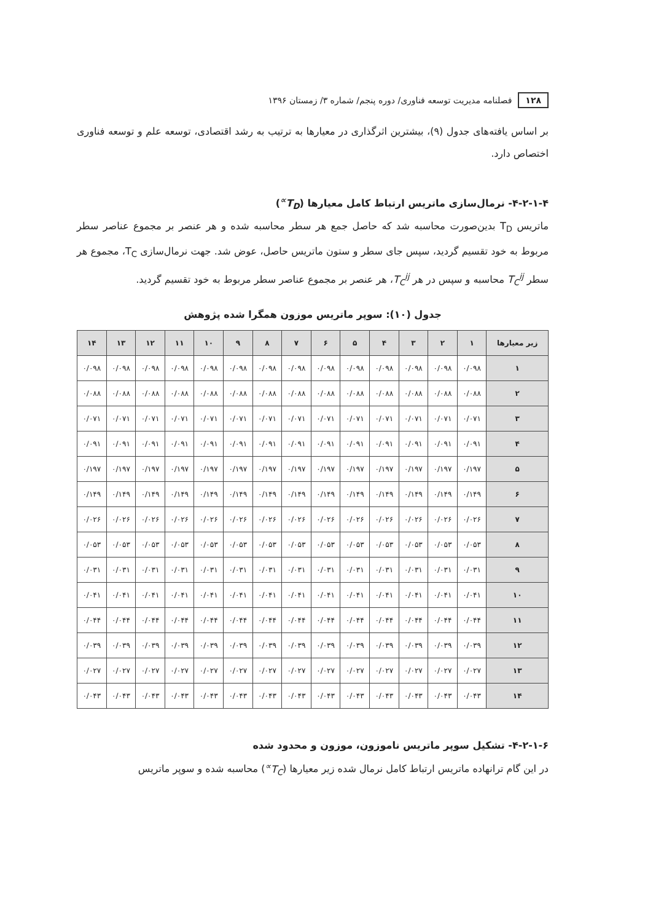۱۲۸ فصلنامه مدیریت توسعه فناوری/ دوره پنجم/ شماره ۳/ زمستان ۱۳۹۶
بر اساس یافته‌های جدول (۹)، بیشترین اثرگذاری در معیارها به ترتیب به رشد اقتصادی، توسعه علم و توسعه فناوری اختصاص دارد.
۴-۲-۱-۴- نرمال‌سازی ماتریس ارتباط کامل معیارها (T<sub>D</sub><sup>∝</sup>)
ماتریس T<sub>D</sub> بدین‌صورت محاسبه شد که حاصل جمع هر سطر محاسبه شده و هر عنصر بر مجموع عناصر سطر مربوط به خود تقسیم گردید، سپس جای سطر و ستون ماتریس حاصل، عوض شد. جهت نرمال‌سازی T<sub>C</sub>، مجموع هر سطر T<sub>C</sub><sup>ij</sup> محاسبه و سپس در هر T<sub>C</sub><sup>ij</sup>، هر عنصر بر مجموع عناصر سطر مربوط به خود تقسیم گردید.
جدول (۱۰): سوپر ماتریس موزون همگرا شده پژوهش
| زیر معیارها | ۱ | ۲ | ۳ | ۴ | ۵ | ۶ | ۷ | ۸ | ۹ | ۱۰ | ۱۱ | ۱۲ | ۱۳ | ۱۴ |
| --- | --- | --- | --- | --- | --- | --- | --- | --- | --- | --- | --- | --- | --- | --- |
| ۱ | ۰/۰۹۸ | ۰/۰۹۸ | ۰/۰۹۸ | ۰/۰۹۸ | ۰/۰۹۸ | ۰/۰۹۸ | ۰/۰۹۸ | ۰/۰۹۸ | ۰/۰۹۸ | ۰/۰۹۸ | ۰/۰۹۸ | ۰/۰۹۸ | ۰/۰۹۸ | ۰/۰۹۸ |
| ۲ | ۰/۰۸۸ | ۰/۰۸۸ | ۰/۰۸۸ | ۰/۰۸۸ | ۰/۰۸۸ | ۰/۰۸۸ | ۰/۰۸۸ | ۰/۰۸۸ | ۰/۰۸۸ | ۰/۰۸۸ | ۰/۰۸۸ | ۰/۰۸۸ | ۰/۰۸۸ | ۰/۰۸۸ |
| ۳ | ۰/۰۷۱ | ۰/۰۷۱ | ۰/۰۷۱ | ۰/۰۷۱ | ۰/۰۷۱ | ۰/۰۷۱ | ۰/۰۷۱ | ۰/۰۷۱ | ۰/۰۷۱ | ۰/۰۷۱ | ۰/۰۷۱ | ۰/۰۷۱ | ۰/۰۷۱ | ۰/۰۷۱ |
| ۴ | ۰/۰۹۱ | ۰/۰۹۱ | ۰/۰۹۱ | ۰/۰۹۱ | ۰/۰۹۱ | ۰/۰۹۱ | ۰/۰۹۱ | ۰/۰۹۱ | ۰/۰۹۱ | ۰/۰۹۱ | ۰/۰۹۱ | ۰/۰۹۱ | ۰/۰۹۱ | ۰/۰۹۱ |
| ۵ | ۰/۱۹۷ | ۰/۱۹۷ | ۰/۱۹۷ | ۰/۱۹۷ | ۰/۱۹۷ | ۰/۱۹۷ | ۰/۱۹۷ | ۰/۱۹۷ | ۰/۱۹۷ | ۰/۱۹۷ | ۰/۱۹۷ | ۰/۱۹۷ | ۰/۱۹۷ | ۰/۱۹۷ |
| ۶ | ۰/۱۴۹ | ۰/۱۴۹ | ۰/۱۴۹ | ۰/۱۴۹ | ۰/۱۴۹ | ۰/۱۴۹ | ۰/۱۴۹ | ۰/۱۴۹ | ۰/۱۴۹ | ۰/۱۴۹ | ۰/۱۴۹ | ۰/۱۴۹ | ۰/۱۴۹ | ۰/۱۴۹ |
| ۷ | ۰/۰۲۶ | ۰/۰۲۶ | ۰/۰۲۶ | ۰/۰۲۶ | ۰/۰۲۶ | ۰/۰۲۶ | ۰/۰۲۶ | ۰/۰۲۶ | ۰/۰۲۶ | ۰/۰۲۶ | ۰/۰۲۶ | ۰/۰۲۶ | ۰/۰۲۶ | ۰/۰۲۶ |
| ۸ | ۰/۰۵۳ | ۰/۰۵۳ | ۰/۰۵۳ | ۰/۰۵۳ | ۰/۰۵۳ | ۰/۰۵۳ | ۰/۰۵۳ | ۰/۰۵۳ | ۰/۰۵۳ | ۰/۰۵۳ | ۰/۰۵۳ | ۰/۰۵۳ | ۰/۰۵۳ | ۰/۰۵۳ |
| ۹ | ۰/۰۳۱ | ۰/۰۳۱ | ۰/۰۳۱ | ۰/۰۳۱ | ۰/۰۳۱ | ۰/۰۳۱ | ۰/۰۳۱ | ۰/۰۳۱ | ۰/۰۳۱ | ۰/۰۳۱ | ۰/۰۳۱ | ۰/۰۳۱ | ۰/۰۳۱ | ۰/۰۳۱ |
| ۱۰ | ۰/۰۴۱ | ۰/۰۴۱ | ۰/۰۴۱ | ۰/۰۴۱ | ۰/۰۴۱ | ۰/۰۴۱ | ۰/۰۴۱ | ۰/۰۴۱ | ۰/۰۴۱ | ۰/۰۴۱ | ۰/۰۴۱ | ۰/۰۴۱ | ۰/۰۴۱ | ۰/۰۴۱ |
| ۱۱ | ۰/۰۴۴ | ۰/۰۴۴ | ۰/۰۴۴ | ۰/۰۴۴ | ۰/۰۴۴ | ۰/۰۴۴ | ۰/۰۴۴ | ۰/۰۴۴ | ۰/۰۴۴ | ۰/۰۴۴ | ۰/۰۴۴ | ۰/۰۴۴ | ۰/۰۴۴ | ۰/۰۴۴ |
| ۱۲ | ۰/۰۳۹ | ۰/۰۳۹ | ۰/۰۳۹ | ۰/۰۳۹ | ۰/۰۳۹ | ۰/۰۳۹ | ۰/۰۳۹ | ۰/۰۳۹ | ۰/۰۳۹ | ۰/۰۳۹ | ۰/۰۳۹ | ۰/۰۳۹ | ۰/۰۳۹ | ۰/۰۳۹ |
| ۱۳ | ۰/۰۲۷ | ۰/۰۲۷ | ۰/۰۲۷ | ۰/۰۲۷ | ۰/۰۲۷ | ۰/۰۲۷ | ۰/۰۲۷ | ۰/۰۲۷ | ۰/۰۲۷ | ۰/۰۲۷ | ۰/۰۲۷ | ۰/۰۲۷ | ۰/۰۲۷ | ۰/۰۲۷ |
| ۱۴ | ۰/۰۴۳ | ۰/۰۴۳ | ۰/۰۴۳ | ۰/۰۴۳ | ۰/۰۴۳ | ۰/۰۴۳ | ۰/۰۴۳ | ۰/۰۴۳ | ۰/۰۴۳ | ۰/۰۴۳ | ۰/۰۴۳ | ۰/۰۴۳ | ۰/۰۴۳ | ۰/۰۴۳ |
۴-۲-۱-۶- تشکیل سوپر ماتریس ناموزون، موزون و محدود شده
در این گام ترانهاده ماتریس ارتباط کامل نرمال شده زیر معیارها (T<sub>C</sub><sup>∝</sup>) محاسبه شده و سوپر ماتریس